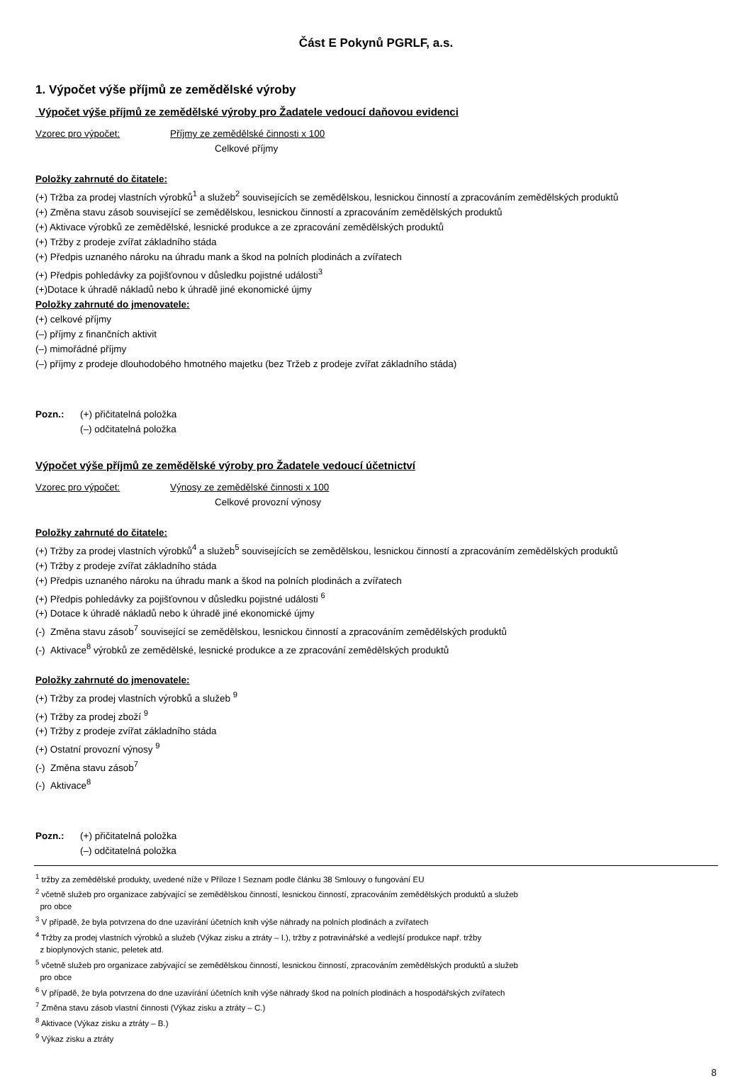Část E Pokynů PGRLF, a.s.
1. Výpočet výše příjmů ze zemědělské výroby
Výpočet výše příjmů ze zemědělské výroby pro Žadatele vedoucí daňovou evidenci
Vzorec pro výpočet: Příjmy ze zemědělské činnosti x 100
Celkové příjmy
Položky zahrnuté do čitatele:
(+) Tržba za prodej vlastních výrobků<sup>1</sup> a služeb<sup>2</sup> souvisejících se zemědělskou, lesnickou činností a zpracováním zemědělských produktů
(+) Změna stavu zásob související se zemědělskou, lesnickou činností a zpracováním zemědělských produktů
(+) Aktivace výrobků ze zemědělské, lesnické produkce a ze zpracování zemědělských produktů
(+) Tržby z prodeje zvířat základního stáda
(+) Předpis uznaného nároku na úhradu mank a škod na polních plodinách a zvířatech
(+) Předpis pohledávky za pojišťovnou v důsledku pojistné události<sup>3</sup>
(+)Dotace k úhradě nákladů nebo k úhradě jiné ekonomické újmy
Položky zahrnuté do jmenovatele:
(+) celkové příjmy
(–) příjmy z finančních aktivit
(–) mimořádné příjmy
(–) příjmy z prodeje dlouhodobého hmotného majetku (bez Tržeb z prodeje zvířat základního stáda)
Pozn.: (+) přičitatelná položka
(–) odčitatelná položka
Výpočet výše příjmů ze zemědělské výroby pro Žadatele vedoucí účetnictví
Vzorec pro výpočet: Výnosy ze zemědělské činnosti x 100
Celkové provozní výnosy
Položky zahrnuté do čitatele:
(+) Tržby za prodej vlastních výrobků<sup>4</sup> a služeb<sup>5</sup> souvisejících se zemědělskou, lesnickou činností a zpracováním zemědělských produktů
(+) Tržby z prodeje zvířat základního stáda
(+) Předpis uznaného nároku na úhradu mank a škod na polních plodinách a zvířatech
(+) Předpis pohledávky za pojišťovnou v důsledku pojistné události <sup>6</sup>
(+) Dotace k úhradě nákladů nebo k úhradě jiné ekonomické újmy
(-) Změna stavu zásob<sup>7</sup> související se zemědělskou, lesnickou činností a zpracováním zemědělských produktů
(-) Aktivace<sup>8</sup> výrobků ze zemědělské, lesnické produkce a ze zpracování zemědělských produktů
Položky zahrnuté do jmenovatele:
(+) Tržby za prodej vlastních výrobků a služeb <sup>9</sup>
(+) Tržby za prodej zboží <sup>9</sup>
(+) Tržby z prodeje zvířat základního stáda
(+) Ostatní provozní výnosy <sup>9</sup>
(-) Změna stavu zásob<sup>7</sup>
(-) Aktivace<sup>8</sup>
Pozn.: (+) přičitatelná položka
(–) odčitatelná položka
<sup>1</sup> tržby za zemědělské produkty, uvedené níže v Příloze I Seznam podle článku 38 Smlouvy o fungování EU
<sup>2</sup> včetně služeb pro organizace zabývající se zemědělskou činností, lesnickou činností, zpracováním zemědělských produktů a služeb
pro obce
<sup>3</sup> V případě, že byla potvrzena do dne uzavírání účetních knih výše náhrady na polních plodinách a zvířatech
<sup>4</sup> Tržby za prodej vlastních výrobků a služeb (Výkaz zisku a ztráty – I.), tržby z potravinářské a vedlejší produkce např. tržby
z bioplynových stanic, peletek atd.
<sup>5</sup> včetně služeb pro organizace zabývající se zemědělskou činností, lesnickou činností, zpracováním zemědělských produktů a služeb
pro obce
<sup>6</sup> V případě, že byla potvrzena do dne uzavírání účetních knih výše náhrady škod na polních plodinách a hospodářských zvířatech
<sup>7</sup> Změna stavu zásob vlastní činnosti (Výkaz zisku a ztráty – C.)
<sup>8</sup> Aktivace (Výkaz zisku a ztráty – B.)
<sup>9</sup> Výkaz zisku a ztráty
8